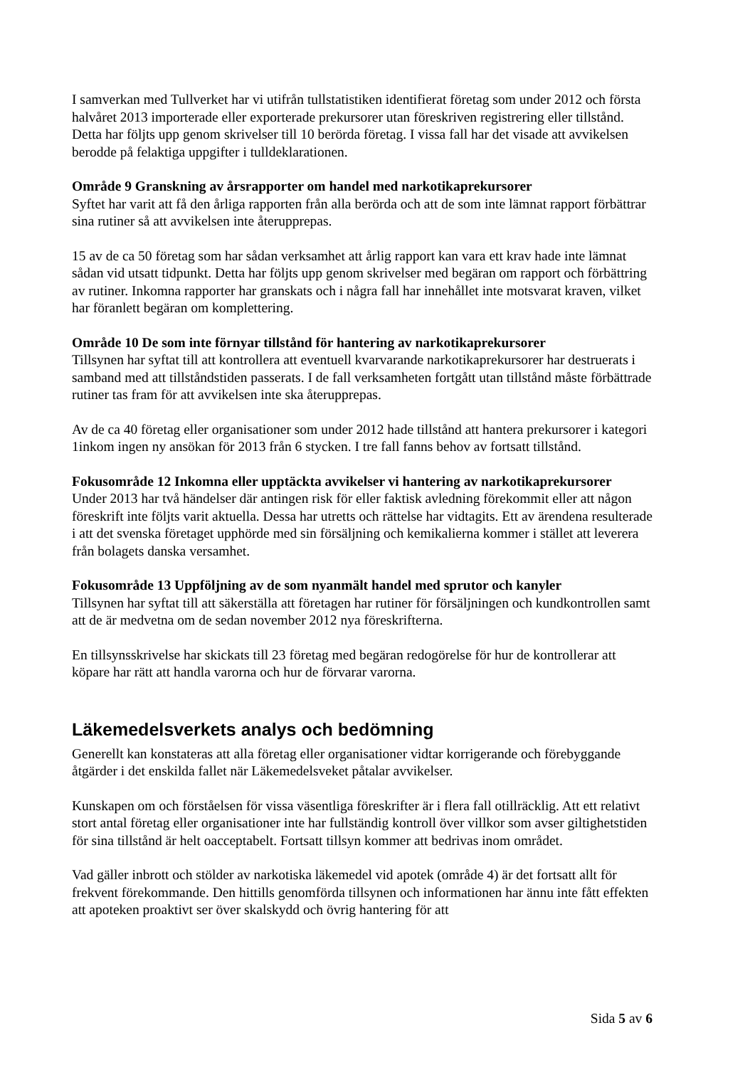I samverkan med Tullverket har vi utifrån tullstatistiken identifierat företag som under 2012 och första halvåret 2013 importerade eller exporterade prekursorer utan föreskriven registrering eller tillstånd. Detta har följts upp genom skrivelser till 10 berörda företag. I vissa fall har det visade att avvikelsen berodde på felaktiga uppgifter i tulldeklarationen.
Område 9 Granskning av årsrapporter om handel med narkotikaprekursorer
Syftet har varit att få den årliga rapporten från alla berörda och att de som inte lämnat rapport förbättrar sina rutiner så att avvikelsen inte återupprepas.
15 av de ca 50 företag som har sådan verksamhet att årlig rapport kan vara ett krav hade inte lämnat sådan vid utsatt tidpunkt. Detta har följts upp genom skrivelser med begäran om rapport och förbättring av rutiner. Inkomna rapporter har granskats och i några fall har innehållet inte motsvarat kraven, vilket har föranlett begäran om komplettering.
Område 10 De som inte förnyar tillstånd för hantering av narkotikaprekursorer
Tillsynen har syftat till att kontrollera att eventuell kvarvarande narkotikaprekursorer har destruerats i samband med att tillståndstiden passerats. I de fall verksamheten fortgått utan tillstånd måste förbättrade rutiner tas fram för att avvikelsen inte ska återupprepas.
Av de ca 40 företag eller organisationer som under 2012 hade tillstånd att hantera prekursorer i kategori 1inkom ingen ny ansökan för 2013 från 6 stycken. I tre fall fanns behov av fortsatt tillstånd.
Fokusområde 12 Inkomna eller upptäckta avvikelser vi hantering av narkotikaprekursorer
Under 2013 har två händelser där antingen risk för eller faktisk avledning förekommit eller att någon föreskrift inte följts varit aktuella. Dessa har utretts och rättelse har vidtagits. Ett av ärendena resulterade i att det svenska företaget upphörde med sin försäljning och kemikalierna kommer i stället att leverera från bolagets danska versamhet.
Fokusområde 13 Uppföljning av de som nyanmält handel med sprutor och kanyler
Tillsynen har syftat till att säkerställa att företagen har rutiner för försäljningen och kundkontrollen samt att de är medvetna om de sedan november 2012 nya föreskrifterna.
En tillsynsskrivelse har skickats till 23 företag med begäran redogörelse för hur de kontrollerar att köpare har rätt att handla varorna och hur de förvarar varorna.
Läkemedelsverkets analys och bedömning
Generellt kan konstateras att alla företag eller organisationer vidtar korrigerande och förebyggande åtgärder i det enskilda fallet när Läkemedelsveket påtalar avvikelser.
Kunskapen om och förståelsen för vissa väsentliga föreskrifter är i flera fall otillräcklig. Att ett relativt stort antal företag eller organisationer inte har fullständig kontroll över villkor som avser giltighetstiden för sina tillstånd är helt oacceptabelt. Fortsatt tillsyn kommer att bedrivas inom området.
Vad gäller inbrott och stölder av narkotiska läkemedel vid apotek (område 4) är det fortsatt allt för frekvent förekommande. Den hittills genomförda tillsynen och informationen har ännu inte fått effekten att apoteken proaktivt ser över skalskydd och övrig hantering för att
Sida 5 av 6